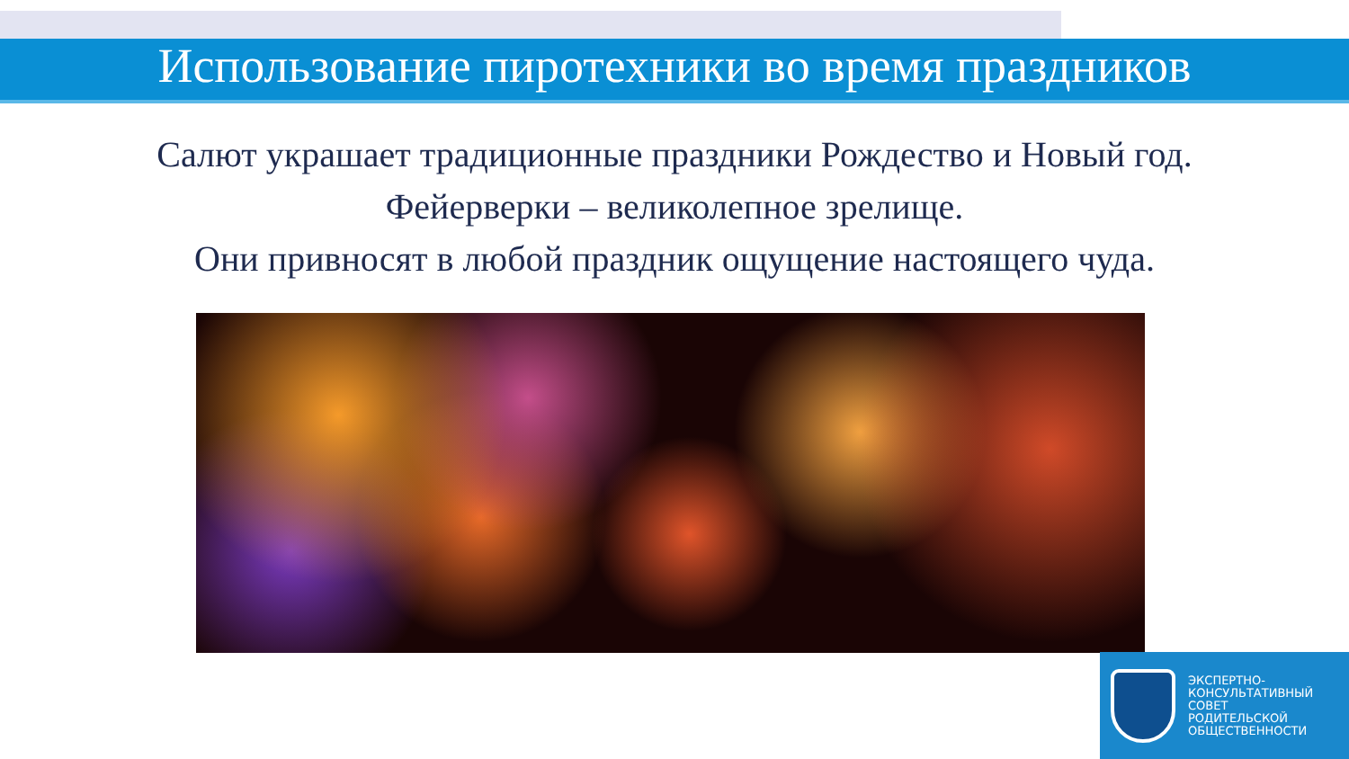Использование пиротехники во время праздников
Салют украшает традиционные праздники Рождество и Новый год.
Фейерверки – великолепное зрелище.
Они привносят в любой праздник ощущение настоящего чуда.
ЭКСПЕРТНО-
КОНСУЛЬТАТИВНЫЙ
СОВЕТ
РОДИТЕЛЬСКОЙ
ОБЩЕСТВЕННОСТИ